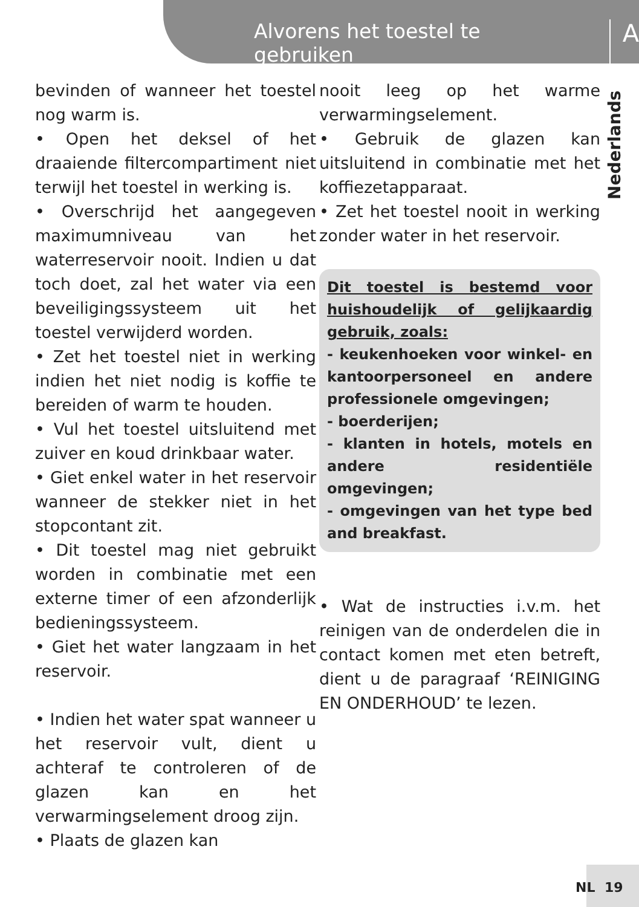Alvorens het toestel te gebruiken A
Nederlands
bevinden of wanneer het toestel nog warm is.
• Open het deksel of het draaiende filtercompartiment niet terwijl het toestel in werking is.
• Overschrijd het aangegeven maximumniveau van het waterreservoir nooit. Indien u dat toch doet, zal het water via een beveiligingssysteem uit het toestel verwijderd worden.
• Zet het toestel niet in werking indien het niet nodig is koffie te bereiden of warm te houden.
• Vul het toestel uitsluitend met zuiver en koud drinkbaar water.
• Giet enkel water in het reservoir wanneer de stekker niet in het stopcontant zit.
• Dit toestel mag niet gebruikt worden in combinatie met een externe timer of een afzonderlijk bedieningssysteem.
• Giet het water langzaam in het reservoir.
• Indien het water spat wanneer u het reservoir vult, dient u achteraf te controleren of de glazen kan en het verwarmingselement droog zijn.
• Plaats de glazen kan
nooit leeg op het warme verwarmingselement.
• Gebruik de glazen kan uitsluitend in combinatie met het koffiezetapparaat.
• Zet het toestel nooit in werking zonder water in het reservoir.
Dit toestel is bestemd voor huishoudelijk of gelijkaardig gebruik, zoals:
- keukenhoeken voor winkel- en kantoorpersoneel en andere professionele omgevingen;
- boerderijen;
- klanten in hotels, motels en andere residentiële omgevingen;
- omgevingen van het type bed and breakfast.
• Wat de instructies i.v.m. het reinigen van de onderdelen die in contact komen met eten betreft, dient u de paragraaf ‘REINIGING EN ONDERHOUD’ te lezen.
NL 19